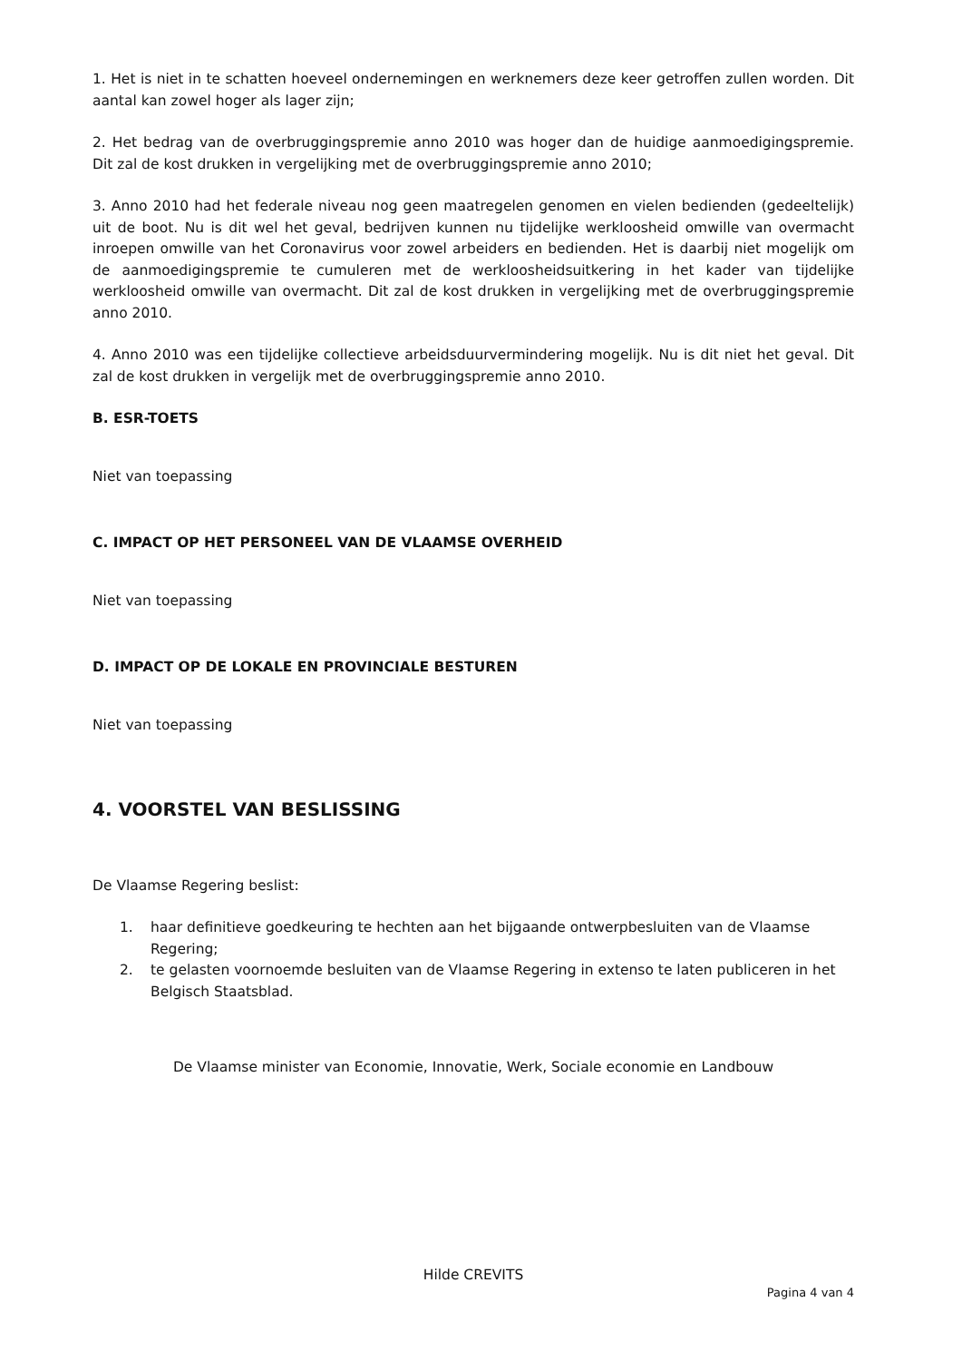1. Het is niet in te schatten hoeveel ondernemingen en werknemers deze keer getroffen zullen worden. Dit aantal kan zowel hoger als lager zijn;
2. Het bedrag van de overbruggingspremie anno 2010 was hoger dan de huidige aanmoedigingspremie. Dit zal de kost drukken in vergelijking met de overbruggingspremie anno 2010;
3. Anno 2010 had het federale niveau nog geen maatregelen genomen en vielen bedienden (gedeeltelijk) uit de boot. Nu is dit wel het geval, bedrijven kunnen nu tijdelijke werkloosheid omwille van overmacht inroepen omwille van het Coronavirus voor zowel arbeiders en bedienden. Het is daarbij niet mogelijk om de aanmoedigingspremie te cumuleren met de werkloosheidsuitkering in het kader van tijdelijke werkloosheid omwille van overmacht. Dit zal de kost drukken in vergelijking met de overbruggingspremie anno 2010.
4. Anno 2010 was een tijdelijke collectieve arbeidsduurvermindering mogelijk. Nu is dit niet het geval. Dit zal de kost drukken in vergelijk met de overbruggingspremie anno 2010.
B. ESR-TOETS
Niet van toepassing
C. IMPACT OP HET PERSONEEL VAN DE VLAAMSE OVERHEID
Niet van toepassing
D. IMPACT OP DE LOKALE EN PROVINCIALE BESTUREN
Niet van toepassing
4. VOORSTEL VAN BESLISSING
De Vlaamse Regering beslist:
1. haar definitieve goedkeuring te hechten aan het bijgaande ontwerpbesluiten van de Vlaamse Regering;
2. te gelasten voornoemde besluiten van de Vlaamse Regering in extenso te laten publiceren in het Belgisch Staatsblad.
De Vlaamse minister van Economie, Innovatie, Werk, Sociale economie en Landbouw
Hilde CREVITS
Pagina 4 van 4